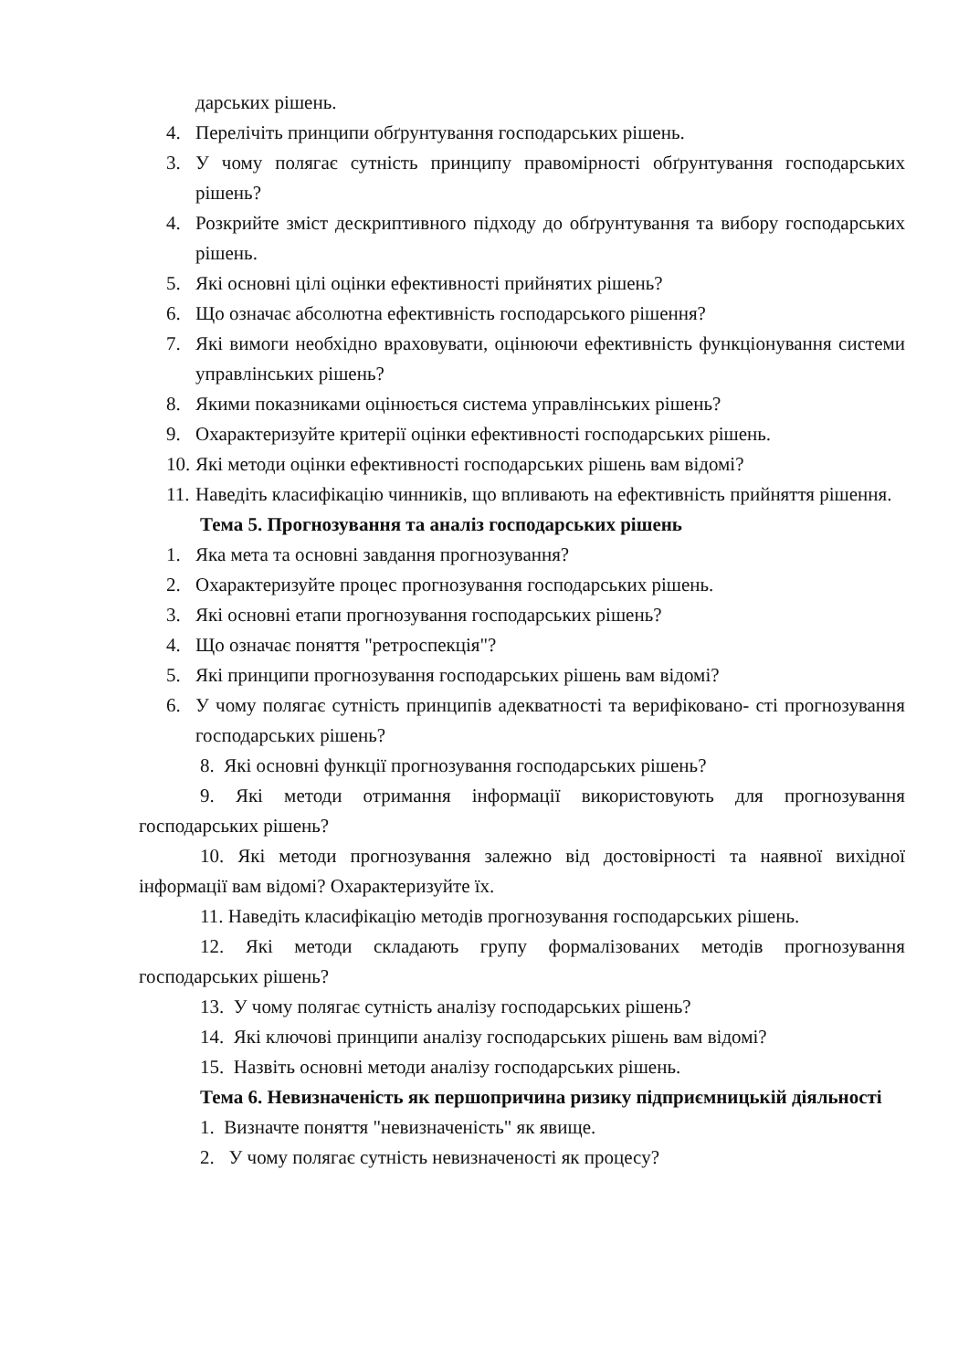дарських рішень.
4. Перелічіть принципи обґрунтування господарських рішень.
3. У чому полягає сутність принципу правомірності обґрунтування господарських рішень?
4. Розкрийте зміст дескриптивного підходу до обґрунтування та вибору господарських рішень.
5. Які основні цілі оцінки ефективності прийнятих рішень?
6. Що означає абсолютна ефективність господарського рішення?
7. Які вимоги необхідно враховувати, оцінюючи ефективність функціонування системи управлінських рішень?
8. Якими показниками оцінюється система управлінських рішень?
9. Охарактеризуйте критерії оцінки ефективності господарських рішень.
10. Які методи оцінки ефективності господарських рішень вам відомі?
11. Наведіть класифікацію чинників, що впливають на ефективність прийняття рішення.
Тема 5. Прогнозування та аналіз господарських рішень
1. Яка мета та основні завдання прогнозування?
2. Охарактеризуйте процес прогнозування господарських рішень.
3. Які основні етапи прогнозування господарських рішень?
4. Що означає поняття "ретроспекція"?
5. Які принципи прогнозування господарських рішень вам відомі?
6. У чому полягає сутність принципів адекватності та верифіковано- сті прогнозування господарських рішень?
8. Які основні функції прогнозування господарських рішень?
9. Які методи отримання інформації використовують для прогнозування господарських рішень?
10. Які методи прогнозування залежно від достовірності та наявної вихідної інформації вам відомі? Охарактеризуйте їх.
11. Наведіть класифікацію методів прогнозування господарських рішень.
12. Які методи складають групу формалізованих методів прогнозування господарських рішень?
13. У чому полягає сутність аналізу господарських рішень?
14. Які ключові принципи аналізу господарських рішень вам відомі?
15. Назвіть основні методи аналізу господарських рішень.
Тема 6. Невизначеність як першопричина ризику підприємницькій діяльності
1. Визначте поняття "невизначеність" як явище.
2. У чому полягає сутність невизначеності як процесу?